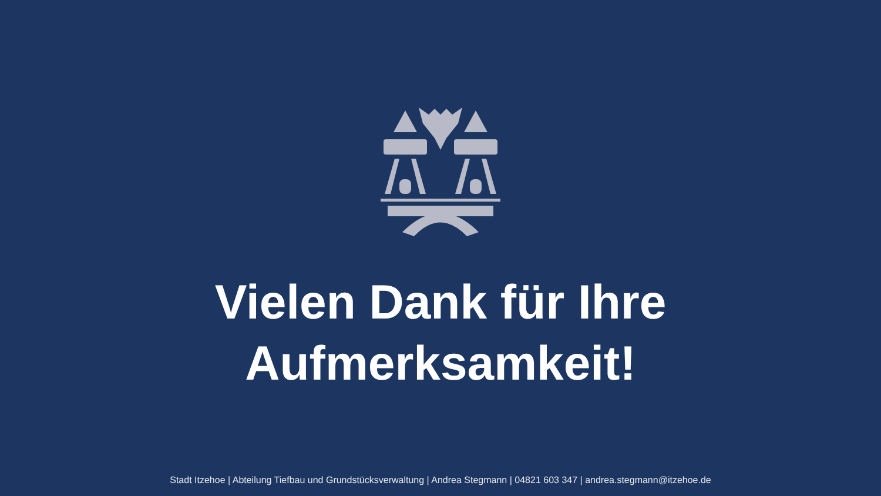Vielen Dank für Ihre
Aufmerksamkeit!
Stadt Itzehoe | Abteilung Tiefbau und Grundstücksverwaltung | Andrea Stegmann | 04821 603 347 | andrea.stegmann@itzehoe.de